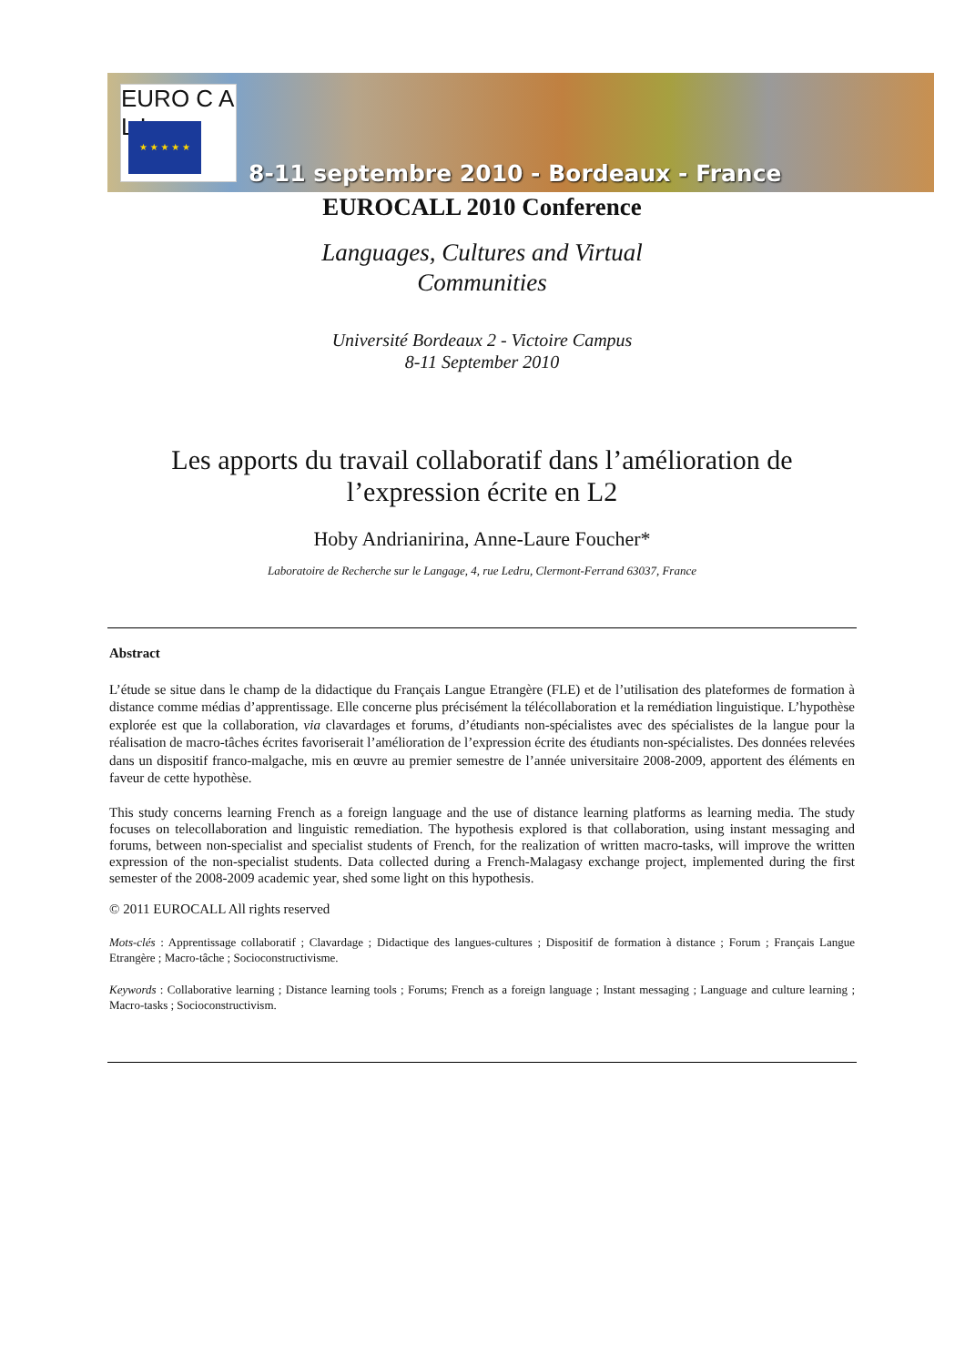EURO C A L L
★ ★ ★ ★ ★
8-11 septembre 2010 - Bordeaux - France
EUROCALL 2010 Conference
Languages, Cultures and Virtual
Communities
Université Bordeaux 2 - Victoire Campus
8-11 September 2010
Les apports du travail collaboratif dans l’amélioration de
l’expression écrite en L2
Hoby Andrianirina, Anne-Laure Foucher*
Laboratoire de Recherche sur le Langage, 4, rue Ledru, Clermont-Ferrand 63037, France
Abstract
L’étude se situe dans le champ de la didactique du Français Langue Etrangère (FLE) et de l’utilisation des plateformes de formation à distance comme médias d’apprentissage. Elle concerne plus précisément la télécollaboration et la remédiation linguistique. L’hypothèse explorée est que la collaboration, via clavardages et forums, d’étudiants non-spécialistes avec des spécialistes de la langue pour la réalisation de macro-tâches écrites favoriserait l’amélioration de l’expression écrite des étudiants non-spécialistes. Des données relevées dans un dispositif franco-malgache, mis en œuvre au premier semestre de l’année universitaire 2008-2009, apportent des éléments en faveur de cette hypothèse.
This study concerns learning French as a foreign language and the use of distance learning platforms as learning media. The study focuses on telecollaboration and linguistic remediation. The hypothesis explored is that collaboration, using instant messaging and forums, between non-specialist and specialist students of French, for the realization of written macro-tasks, will improve the written expression of the non-specialist students. Data collected during a French-Malagasy exchange project, implemented during the first semester of the 2008-2009 academic year, shed some light on this hypothesis.
© 2011 EUROCALL All rights reserved
Mots-clés : Apprentissage collaboratif ; Clavardage ; Didactique des langues-cultures ; Dispositif de formation à distance ; Forum ; Français Langue Etrangère ; Macro-tâche ; Socioconstructivisme.
Keywords : Collaborative learning ; Distance learning tools ; Forums; French as a foreign language ; Instant messaging ; Language and culture learning ; Macro-tasks ; Socioconstructivism.